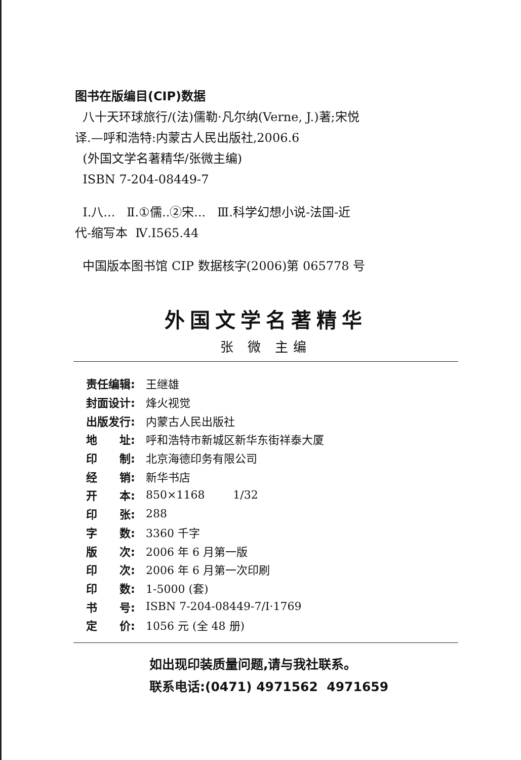图书在版编目(CIP)数据
八十天环球旅行/(法)儒勒·凡尔纳(Verne, J.)著;宋悦
译.—呼和浩特:内蒙古人民出版社,2006.6
(外国文学名著精华/张微主编)
ISBN 7-204-08449-7
Ⅰ.八... Ⅱ.①儒..②宋... Ⅲ.科学幻想小说-法国-近
代-缩写本 Ⅳ.I565.44
中国版本图书馆 CIP 数据核字(2006)第 065778 号
外国文学名著精华
张 微 主编
| 责任编辑: | 王继雄 |
| 封面设计: | 烽火视觉 |
| 出版发行: | 内蒙古人民出版社 |
| 地 址: | 呼和浩特市新城区新华东街祥泰大厦 |
| 印 制: | 北京海德印务有限公司 |
| 经 销: | 新华书店 |
| 开 本: | 850×1168 1/32 |
| 印 张: | 288 |
| 字 数: | 3360 千字 |
| 版 次: | 2006 年 6 月第一版 |
| 印 次: | 2006 年 6 月第一次印刷 |
| 印 数: | 1-5000 (套) |
| 书 号: | ISBN 7-204-08449-7/I·1769 |
| 定 价: | 1056 元 (全 48 册) |
如出现印装质量问题,请与我社联系。
联系电话:(0471) 4971562 4971659